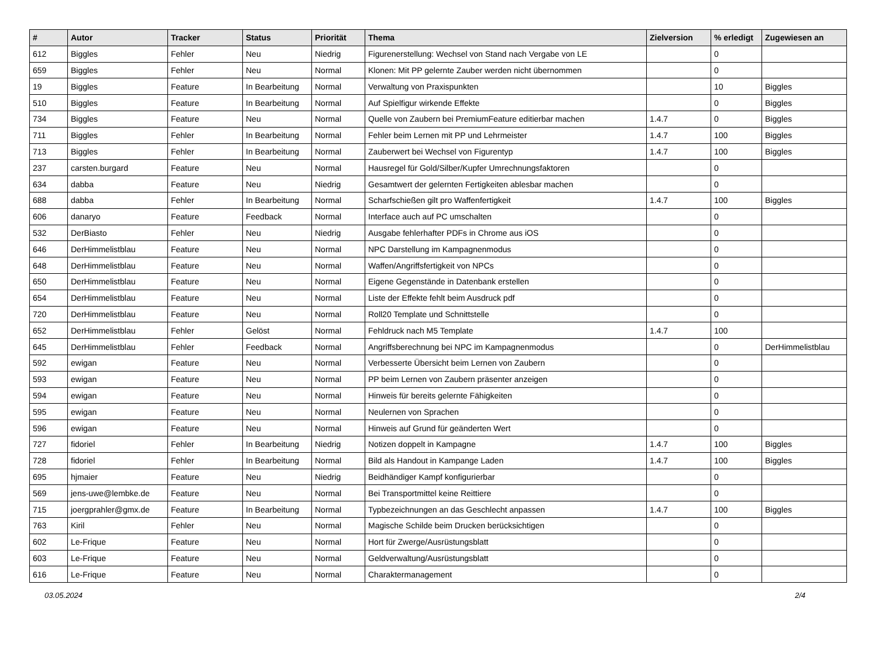| # | Autor | Tracker | Status | Priorität | Thema | Zielversion | % erledigt | Zugewiesen an |
| --- | --- | --- | --- | --- | --- | --- | --- | --- |
| 612 | Biggles | Fehler | Neu | Niedrig | Figurenerstellung: Wechsel von Stand nach Vergabe von LE | | 0 | |
| 659 | Biggles | Fehler | Neu | Normal | Klonen: Mit PP gelernte Zauber werden nicht übernommen | | 0 | |
| 19 | Biggles | Feature | In Bearbeitung | Normal | Verwaltung von Praxispunkten | | 10 | Biggles |
| 510 | Biggles | Feature | In Bearbeitung | Normal | Auf Spielfigur wirkende Effekte | | 0 | Biggles |
| 734 | Biggles | Feature | Neu | Normal | Quelle von Zaubern bei PremiumFeature editierbar machen | 1.4.7 | 0 | Biggles |
| 711 | Biggles | Fehler | In Bearbeitung | Normal | Fehler beim Lernen mit PP und Lehrmeister | 1.4.7 | 100 | Biggles |
| 713 | Biggles | Fehler | In Bearbeitung | Normal | Zauberwert bei Wechsel von Figurentyp | 1.4.7 | 100 | Biggles |
| 237 | carsten.burgard | Feature | Neu | Normal | Hausregel für Gold/Silber/Kupfer Umrechnungsfaktoren | | 0 | |
| 634 | dabba | Feature | Neu | Niedrig | Gesamtwert der gelernten Fertigkeiten ablesbar machen | | 0 | |
| 688 | dabba | Fehler | In Bearbeitung | Normal | Scharfschießen gilt pro Waffenfertigkeit | 1.4.7 | 100 | Biggles |
| 606 | danaryo | Feature | Feedback | Normal | Interface auch auf PC umschalten | | 0 | |
| 532 | DerBiasto | Fehler | Neu | Niedrig | Ausgabe fehlerhafter PDFs in Chrome aus iOS | | 0 | |
| 646 | DerHimmelistblau | Feature | Neu | Normal | NPC Darstellung im Kampagnenmodus | | 0 | |
| 648 | DerHimmelistblau | Feature | Neu | Normal | Waffen/Angriffsfertigkeit von NPCs | | 0 | |
| 650 | DerHimmelistblau | Feature | Neu | Normal | Eigene Gegenstände in Datenbank erstellen | | 0 | |
| 654 | DerHimmelistblau | Feature | Neu | Normal | Liste der Effekte fehlt beim Ausdruck pdf | | 0 | |
| 720 | DerHimmelistblau | Feature | Neu | Normal | Roll20 Template und Schnittstelle | | 0 | |
| 652 | DerHimmelistblau | Fehler | Gelöst | Normal | Fehldruck nach M5 Template | 1.4.7 | 100 | |
| 645 | DerHimmelistblau | Fehler | Feedback | Normal | Angriffsberechnung bei NPC im Kampagnenmodus | | 0 | DerHimmelistblau |
| 592 | ewigan | Feature | Neu | Normal | Verbesserte Übersicht beim Lernen von Zaubern | | 0 | |
| 593 | ewigan | Feature | Neu | Normal | PP beim Lernen von Zaubern präsenter anzeigen | | 0 | |
| 594 | ewigan | Feature | Neu | Normal | Hinweis für bereits gelernte Fähigkeiten | | 0 | |
| 595 | ewigan | Feature | Neu | Normal | Neulernen von Sprachen | | 0 | |
| 596 | ewigan | Feature | Neu | Normal | Hinweis auf Grund für geänderten Wert | | 0 | |
| 727 | fidoriel | Fehler | In Bearbeitung | Niedrig | Notizen doppelt in Kampagne | 1.4.7 | 100 | Biggles |
| 728 | fidoriel | Fehler | In Bearbeitung | Normal | Bild als Handout in Kampange Laden | 1.4.7 | 100 | Biggles |
| 695 | hjmaier | Feature | Neu | Niedrig | Beidhändiger Kampf konfigurierbar | | 0 | |
| 569 | jens-uwe@lembke.de | Feature | Neu | Normal | Bei Transportmittel keine Reittiere | | 0 | |
| 715 | joergprahler@gmx.de | Feature | In Bearbeitung | Normal | Typbezeichnungen an das Geschlecht anpassen | 1.4.7 | 100 | Biggles |
| 763 | Kiril | Fehler | Neu | Normal | Magische Schilde beim Drucken berücksichtigen | | 0 | |
| 602 | Le-Frique | Feature | Neu | Normal | Hort für Zwerge/Ausrüstungsblatt | | 0 | |
| 603 | Le-Frique | Feature | Neu | Normal | Geldverwaltung/Ausrüstungsblatt | | 0 | |
| 616 | Le-Frique | Feature | Neu | Normal | Charaktermanagement | | 0 | |
03.05.2024 2/4